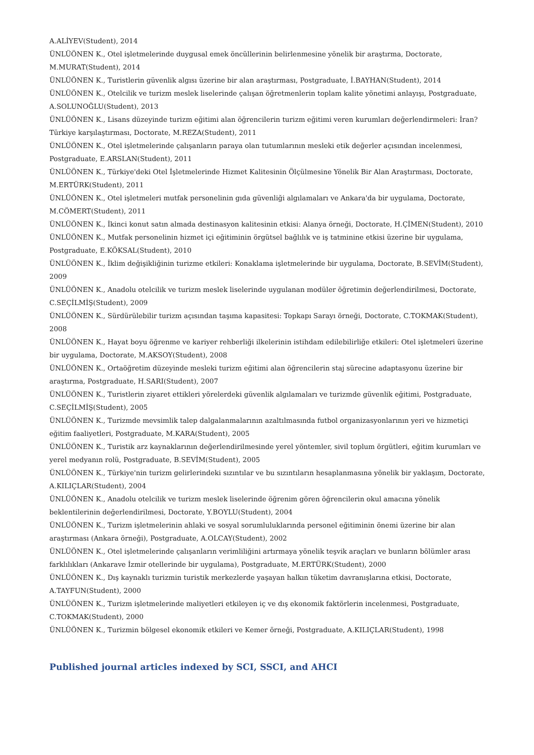A.ALİYEV(Student), 2014
ÜNLÜÖNEN K., Otel işletmelerinde duygusal emek öncüllerinin belirlenmesine yönelik bir araştırma, Doctorate, M.MURAT(Student), 2014
ÜNLÜÖNEN K., Turistlerin güvenlik algısı üzerine bir alan araştırması, Postgraduate, İ.BAYHAN(Student), 2014
ÜNLÜÖNEN K., Otelcilik ve turizm meslek liselerinde çalışan öğretmenlerin toplam kalite yönetimi anlayışı, Postgraduate, A.SOLUNOĞLU(Student), 2013
ÜNLÜÖNEN K., Lisans düzeyinde turizm eğitimi alan öğrencilerin turizm eğitimi veren kurumları değerlendirmeleri: İran? Türkiye karşılaştırması, Doctorate, M.REZA(Student), 2011
ÜNLÜÖNEN K., Otel işletmelerinde çalışanların paraya olan tutumlarının mesleki etik değerler açısından incelenmesi, Postgraduate, E.ARSLAN(Student), 2011
ÜNLÜÖNEN K., Türkiye'deki Otel İşletmelerinde Hizmet Kalitesinin Ölçülmesine Yönelik Bir Alan Araştırması, Doctorate, M.ERTÜRK(Student), 2011
ÜNLÜÖNEN K., Otel işletmeleri mutfak personelinin gıda güvenliği algılamaları ve Ankara'da bir uygulama, Doctorate, M.CÖMERT(Student), 2011
ÜNLÜÖNEN K., İkinci konut satın almada destinasyon kalitesinin etkisi: Alanya örneği, Doctorate, H.ÇİMEN(Student), 2010
ÜNLÜÖNEN K., Mutfak personelinin hizmet içi eğitiminin örgütsel bağlılık ve iş tatminine etkisi üzerine bir uygulama, Postgraduate, E.KÖKSAL(Student), 2010
ÜNLÜÖNEN K., İklim değişikliğinin turizme etkileri: Konaklama işletmelerinde bir uygulama, Doctorate, B.SEVİM(Student), 2009
ÜNLÜÖNEN K., Anadolu otelcilik ve turizm meslek liselerinde uygulanan modüler öğretimin değerlendirilmesi, Doctorate, C.SEÇİLMİŞ(Student), 2009
ÜNLÜÖNEN K., Sürdürülebilir turizm açısından taşıma kapasitesi: Topkapı Sarayı örneği, Doctorate, C.TOKMAK(Student), 2008
ÜNLÜÖNEN K., Hayat boyu öğrenme ve kariyer rehberliği ilkelerinin istihdam edilebilirliğe etkileri: Otel işletmeleri üzerine bir uygulama, Doctorate, M.AKSOY(Student), 2008
ÜNLÜÖNEN K., Ortaöğretim düzeyinde mesleki turizm eğitimi alan öğrencilerin staj sürecine adaptasyonu üzerine bir araştırma, Postgraduate, H.SARI(Student), 2007
ÜNLÜÖNEN K., Turistlerin ziyaret ettikleri yörelerdeki güvenlik algılamaları ve turizmde güvenlik eğitimi, Postgraduate, C.SEÇİLMİŞ(Student), 2005
ÜNLÜÖNEN K., Turizmde mevsimlik talep dalgalanmalarının azaltılmasında futbol organizasyonlarının yeri ve hizmetiçi eğitim faaliyetleri, Postgraduate, M.KARA(Student), 2005
ÜNLÜÖNEN K., Turistik arz kaynaklarının değerlendirilmesinde yerel yöntemler, sivil toplum örgütleri, eğitim kurumları ve yerel medyanın rolü, Postgraduate, B.SEVİM(Student), 2005
ÜNLÜÖNEN K., Türkiye'nin turizm gelirlerindeki sızıntılar ve bu sızıntıların hesaplanmasına yönelik bir yaklaşım, Doctorate, A.KILIÇLAR(Student), 2004
ÜNLÜÖNEN K., Anadolu otelcilik ve turizm meslek liselerinde öğrenim gören öğrencilerin okul amacına yönelik beklentilerinin değerlendirilmesi, Doctorate, Y.BOYLU(Student), 2004
ÜNLÜÖNEN K., Turizm işletmelerinin ahlaki ve sosyal sorumluluklarında personel eğitiminin önemi üzerine bir alan araştırması (Ankara örneği), Postgraduate, A.OLCAY(Student), 2002
ÜNLÜÖNEN K., Otel işletmelerinde çalışanların verimliliğini artırmaya yönelik teşvik araçları ve bunların bölümler arası farklılıkları (Ankarave İzmir otellerinde bir uygulama), Postgraduate, M.ERTÜRK(Student), 2000
ÜNLÜÖNEN K., Dış kaynaklı turizmin turistik merkezlerde yaşayan halkın tüketim davranışlarına etkisi, Doctorate, A.TAYFUN(Student), 2000
ÜNLÜÖNEN K., Turizm işletmelerinde maliyetleri etkileyen iç ve dış ekonomik faktörlerin incelenmesi, Postgraduate, C.TOKMAK(Student), 2000
ÜNLÜÖNEN K., Turizmin bölgesel ekonomik etkileri ve Kemer örneği, Postgraduate, A.KILIÇLAR(Student), 1998
Published journal articles indexed by SCI, SSCI, and AHCI